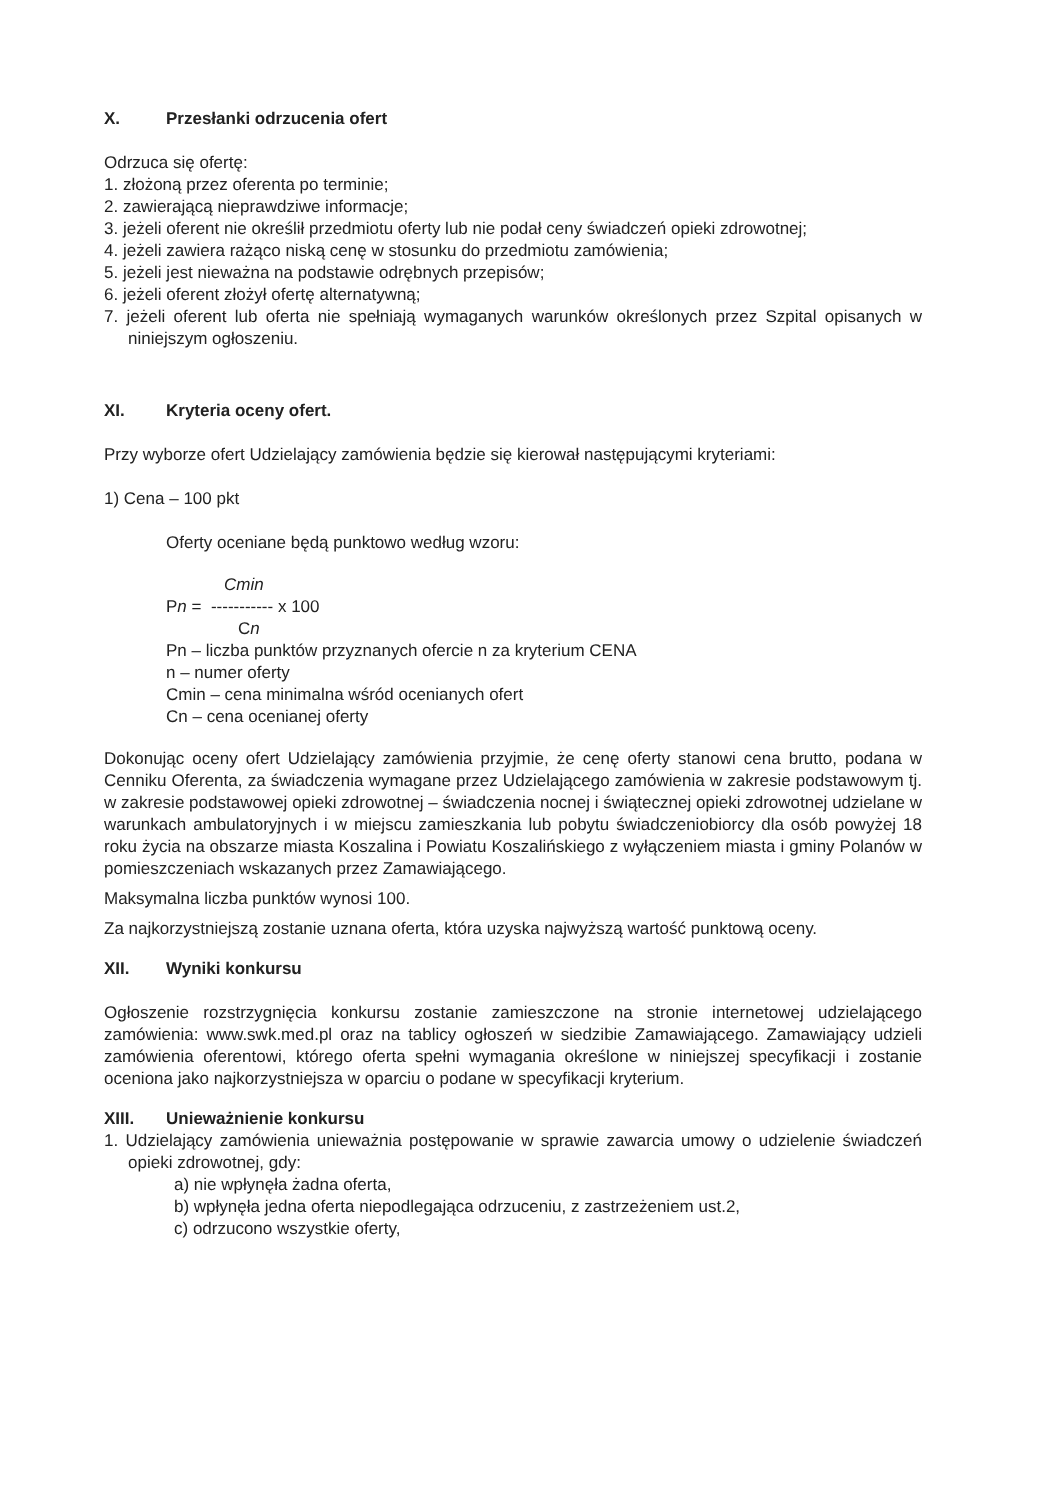X. Przesłanki odrzucenia ofert
Odrzuca się ofertę:
1. złożoną przez oferenta po terminie;
2. zawierającą nieprawdziwe informacje;
3. jeżeli oferent nie określił przedmiotu oferty lub nie podał ceny świadczeń opieki zdrowotnej;
4. jeżeli zawiera rażąco niską cenę w stosunku do przedmiotu zamówienia;
5. jeżeli jest nieważna na podstawie odrębnych przepisów;
6. jeżeli oferent złożył ofertę alternatywną;
7. jeżeli oferent lub oferta nie spełniają wymaganych warunków określonych przez Szpital opisanych w niniejszym ogłoszeniu.
XI. Kryteria oceny ofert.
Przy wyborze ofert Udzielający zamówienia będzie się kierował następującymi kryteriami:
1) Cena – 100 pkt
Oferty oceniane będą punktowo według wzoru:
Cmin
Pn = ----------- x 100
Cn
Pn – liczba punktów przyznanych ofercie n za kryterium CENA
n – numer oferty
Cmin – cena minimalna wśród ocenianych ofert
Cn – cena ocenianej oferty
Dokonując oceny ofert Udzielający zamówienia przyjmie, że cenę oferty stanowi cena brutto, podana w Cenniku Oferenta, za świadczenia wymagane przez Udzielającego zamówienia w zakresie podstawowym tj. w zakresie podstawowej opieki zdrowotnej – świadczenia nocnej i świątecznej opieki zdrowotnej udzielane w warunkach ambulatoryjnych i w miejscu zamieszkania lub pobytu świadczeniobiorcy dla osób powyżej 18 roku życia na obszarze miasta Koszalina i Powiatu Koszalińskiego z wyłączeniem miasta i gminy Polanów w pomieszczeniach wskazanych przez Zamawiającego.
Maksymalna liczba punktów wynosi 100.
Za najkorzystniejszą zostanie uznana oferta, która uzyska najwyższą wartość punktową oceny.
XII. Wyniki konkursu
Ogłoszenie rozstrzygnięcia konkursu zostanie zamieszczone na stronie internetowej udzielającego zamówienia: www.swk.med.pl oraz na tablicy ogłoszeń w siedzibie Zamawiającego. Zamawiający udzieli zamówienia oferentowi, którego oferta spełni wymagania określone w niniejszej specyfikacji i zostanie oceniona jako najkorzystniejsza w oparciu o podane w specyfikacji kryterium.
XIII. Unieważnienie konkursu
1. Udzielający zamówienia unieważnia postępowanie w sprawie zawarcia umowy o udzielenie świadczeń opieki zdrowotnej, gdy:
a) nie wpłynęła żadna oferta,
b) wpłynęła jedna oferta niepodlegająca odrzuceniu, z zastrzeżeniem ust.2,
c) odrzucono wszystkie oferty,